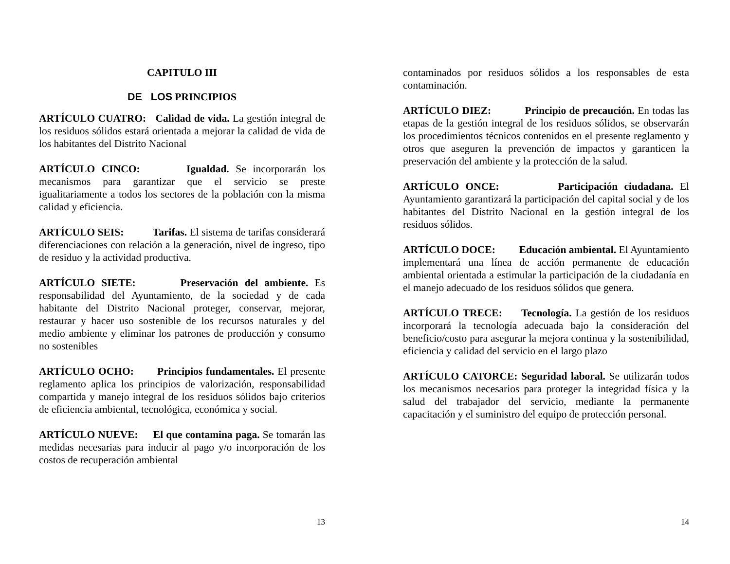CAPITULO III
DE LOS PRINCIPIOS
ARTÍCULO CUATRO: Calidad de vida. La gestión integral de los residuos sólidos estará orientada a mejorar la calidad de vida de los habitantes del Distrito Nacional
ARTÍCULO CINCO: Igualdad. Se incorporarán los mecanismos para garantizar que el servicio se preste igualitariamente a todos los sectores de la población con la misma calidad y eficiencia.
ARTÍCULO SEIS: Tarifas. El sistema de tarifas considerará diferenciaciones con relación a la generación, nivel de ingreso, tipo de residuo y la actividad productiva.
ARTÍCULO SIETE: Preservación del ambiente. Es responsabilidad del Ayuntamiento, de la sociedad y de cada habitante del Distrito Nacional proteger, conservar, mejorar, restaurar y hacer uso sostenible de los recursos naturales y del medio ambiente y eliminar los patrones de producción y consumo no sostenibles
ARTÍCULO OCHO: Principios fundamentales. El presente reglamento aplica los principios de valorización, responsabilidad compartida y manejo integral de los residuos sólidos bajo criterios de eficiencia ambiental, tecnológica, económica y social.
ARTÍCULO NUEVE: El que contamina paga. Se tomarán las medidas necesarias para inducir al pago y/o incorporación de los costos de recuperación ambiental
13
contaminados por residuos sólidos a los responsables de esta contaminación.
ARTÍCULO DIEZ: Principio de precaución. En todas las etapas de la gestión integral de los residuos sólidos, se observarán los procedimientos técnicos contenidos en el presente reglamento y otros que aseguren la prevención de impactos y garanticen la preservación del ambiente y la protección de la salud.
ARTÍCULO ONCE: Participación ciudadana. El Ayuntamiento garantizará la participación del capital social y de los habitantes del Distrito Nacional en la gestión integral de los residuos sólidos.
ARTÍCULO DOCE: Educación ambiental. El Ayuntamiento implementará una línea de acción permanente de educación ambiental orientada a estimular la participación de la ciudadanía en el manejo adecuado de los residuos sólidos que genera.
ARTÍCULO TRECE: Tecnología. La gestión de los residuos incorporará la tecnología adecuada bajo la consideración del beneficio/costo para asegurar la mejora continua y la sostenibilidad, eficiencia y calidad del servicio en el largo plazo
ARTÍCULO CATORCE: Seguridad laboral. Se utilizarán todos los mecanismos necesarios para proteger la integridad física y la salud del trabajador del servicio, mediante la permanente capacitación y el suministro del equipo de protección personal.
14